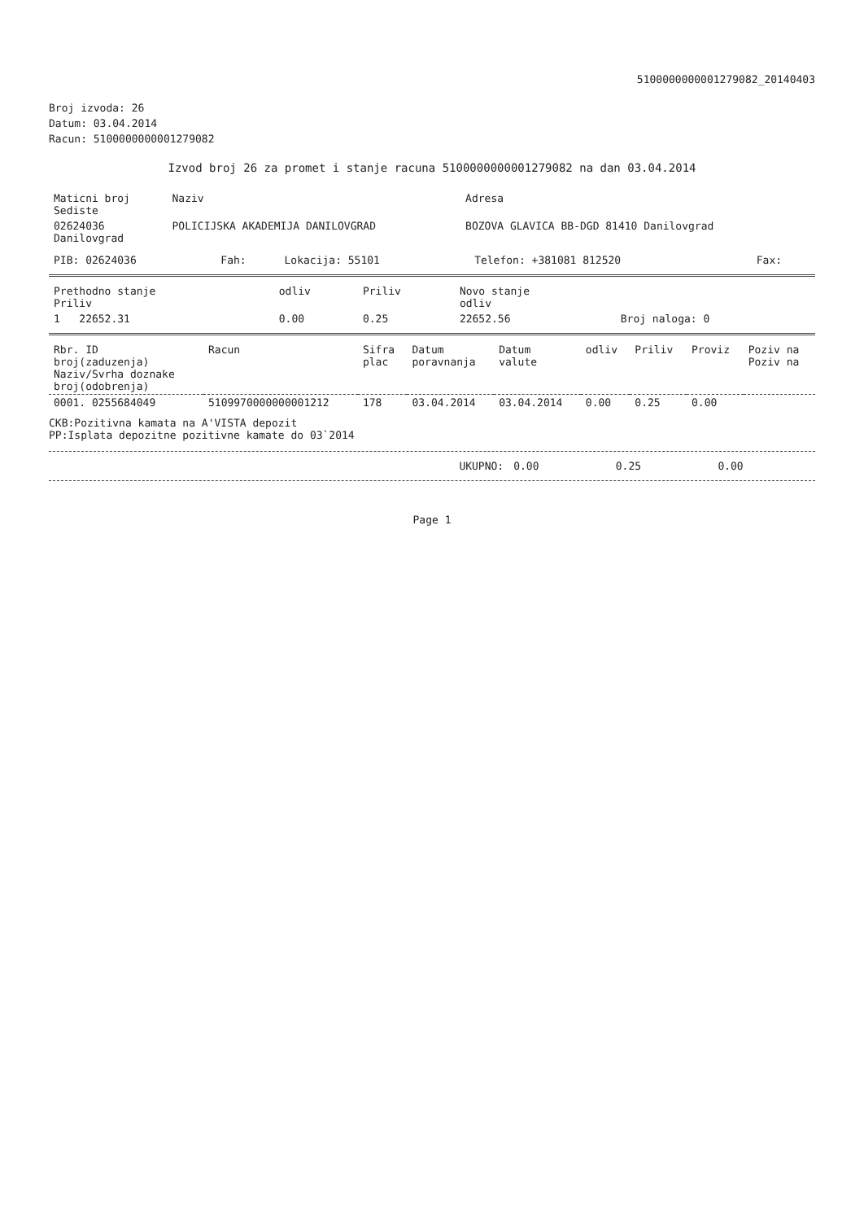5100000000001279082_20140403
Broj izvoda: 26
Datum: 03.04.2014
Racun: 5100000000001279082
Izvod broj 26 za promet i stanje racuna 5100000000001279082 na dan 03.04.2014
| Maticni broj Sediste | Naziv | Adresa |
| --- | --- | --- |
| 02624036 Danilovgrad | POLICIJSKA AKADEMIJA DANILOVGRAD | BOZOVA GLAVICA BB-DGD 81410 Danilovgrad |
| PIB: 02624036 | Fah: | Lokacija: 55101 | Telefon: +381081 812520 | Fax: |
| Prethodno stanje Priliv | odliv | Priliv | Novo stanje odliv | |
| --- | --- | --- | --- | --- |
| 1 22652.31 | 0.00 | 0.25 | 22652.56 | Broj naloga: 0 |
| Rbr. ID broj(zaduzenja) Naziv/Svrha doznake broj(odobrenja) | Racun | Sifra plac | Datum poravnanja | Datum valute | odliv | Priliv | Proviz | Poziv na Poziv na |
| --- | --- | --- | --- | --- | --- | --- | --- | --- |
| 0001. 0255684049 | 5109970000000001212 | 178 | 03.04.2014 | 03.04.2014 | 0.00 | 0.25 | 0.00 | |
CKB:Pozitivna kamata na A'VISTA depozit
PP:Isplata depozitne pozitivne kamate do 03`2014
| UKUPNO: | 0.00 | 0.25 | 0.00 |
Page 1